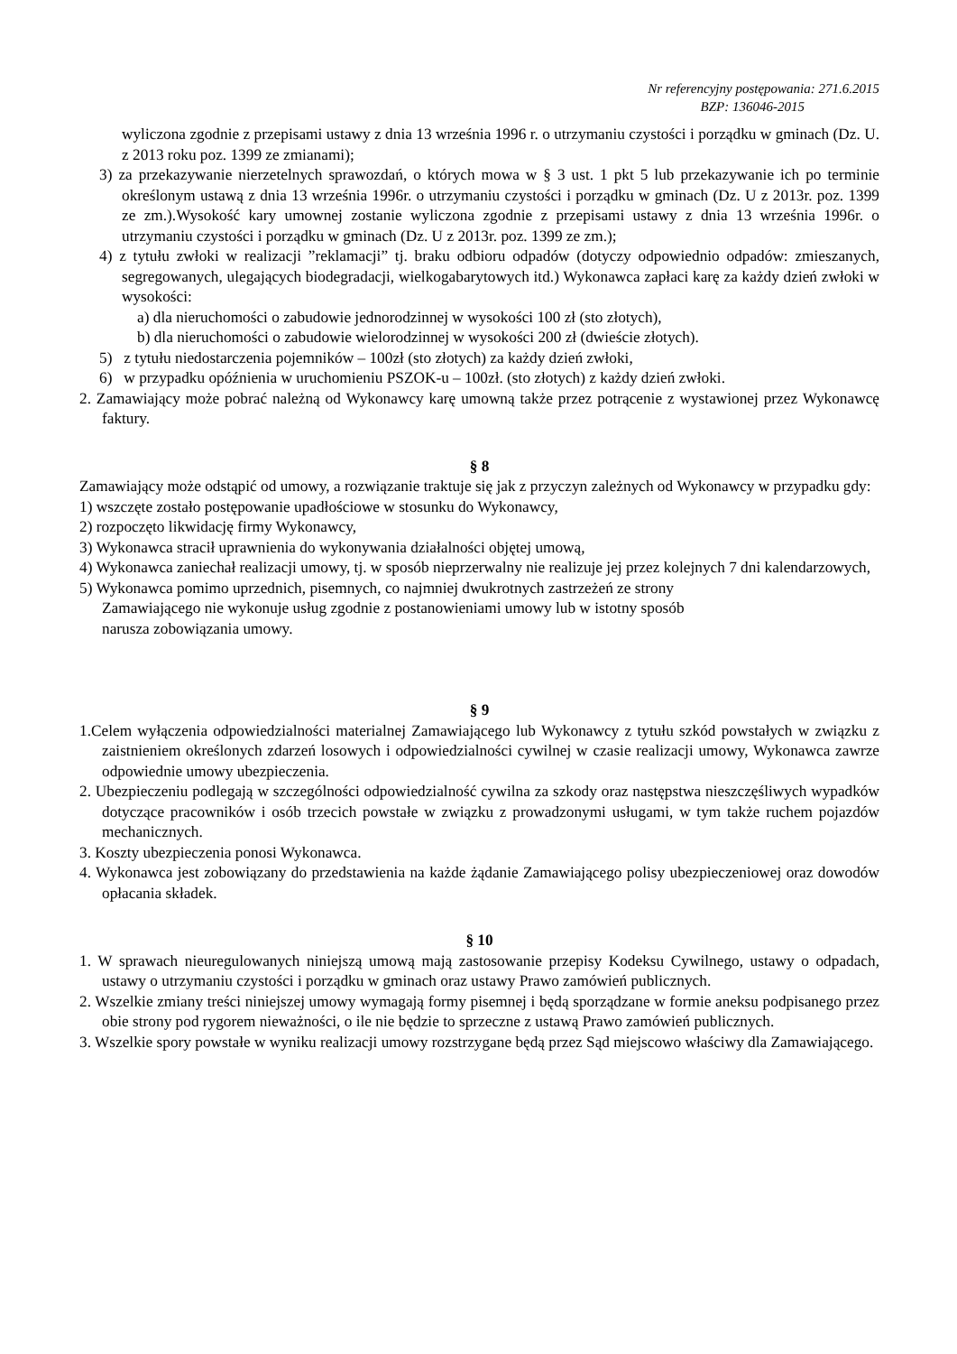Nr referencyjny postępowania: 271.6.2015
BZP: 136046-2015
wyliczona zgodnie z przepisami ustawy z dnia 13 września 1996 r. o utrzymaniu czystości i porządku w gminach (Dz. U. z 2013 roku poz. 1399 ze zmianami);
3) za przekazywanie nierzetelnych sprawozdań, o których mowa w § 3 ust. 1 pkt 5 lub przekazywanie ich po terminie określonym ustawą z dnia 13 września 1996r. o utrzymaniu czystości i porządku w gminach (Dz. U z 2013r. poz. 1399 ze zm.).Wysokość kary umownej zostanie wyliczona zgodnie z przepisami ustawy z dnia 13 września 1996r. o utrzymaniu czystości i porządku w gminach (Dz. U z 2013r. poz. 1399 ze zm.);
4) z tytułu zwłoki w realizacji ”reklamacji” tj. braku odbioru odpadów (dotyczy odpowiednio odpadów: zmieszanych, segregowanych, ulegających biodegradacji, wielkogabarytowych itd.) Wykonawca zapłaci karę za każdy dzień zwłoki w wysokości:
a) dla nieruchomości o zabudowie jednorodzinnej w wysokości 100 zł (sto złotych),
b) dla nieruchomości o zabudowie wielorodzinnej w wysokości 200 zł (dwieście złotych).
5) z tytułu niedostarczenia pojemników – 100zł (sto złotych) za każdy dzień zwłoki,
6) w przypadku opóźnienia w uruchomieniu PSZOK-u – 100zł. (sto złotych) z każdy dzień zwłoki.
2. Zamawiający może pobrać należną od Wykonawcy karę umowną także przez potrącenie z wystawionej przez Wykonawcę faktury.
§ 8
Zamawiający może odstąpić od umowy, a rozwiązanie traktuje się jak z przyczyn zależnych od Wykonawcy w przypadku gdy:
1) wszczęte zostało postępowanie upadłościowe w stosunku do Wykonawcy,
2) rozpoczęto likwidację firmy Wykonawcy,
3) Wykonawca stracił uprawnienia do wykonywania działalności objętej umową,
4) Wykonawca zaniechał realizacji umowy, tj. w sposób nieprzerwalny nie realizuje jej przez kolejnych 7 dni kalendarzowych,
5) Wykonawca pomimo uprzednich, pisemnych, co najmniej dwukrotnych zastrzeżeń ze strony
Zamawiającego nie wykonuje usług zgodnie z postanowieniami umowy lub w istotny sposób
narusza zobowiązania umowy.
§ 9
1.Celem wyłączenia odpowiedzialności materialnej Zamawiającego lub Wykonawcy z tytułu szkód powstałych w związku z zaistnieniem określonych zdarzeń losowych i odpowiedzialności cywilnej w czasie realizacji umowy, Wykonawca zawrze odpowiednie umowy ubezpieczenia.
2. Ubezpieczeniu podlegają w szczególności odpowiedzialność cywilna za szkody oraz następstwa nieszczęśliwych wypadków dotyczące pracowników i osób trzecich powstałe w związku z prowadzonymi usługami, w tym także ruchem pojazdów mechanicznych.
3. Koszty ubezpieczenia ponosi Wykonawca.
4. Wykonawca jest zobowiązany do przedstawienia na każde żądanie Zamawiającego polisy ubezpieczeniowej oraz dowodów opłacania składek.
§ 10
1. W sprawach nieuregulowanych niniejszą umową mają zastosowanie przepisy Kodeksu Cywilnego, ustawy o odpadach, ustawy o utrzymaniu czystości i porządku w gminach oraz ustawy Prawo zamówień publicznych.
2. Wszelkie zmiany treści niniejszej umowy wymagają formy pisemnej i będą sporządzane w formie aneksu podpisanego przez obie strony pod rygorem nieważności, o ile nie będzie to sprzeczne z ustawą Prawo zamówień publicznych.
3. Wszelkie spory powstałe w wyniku realizacji umowy rozstrzygane będą przez Sąd miejscowo właściwy dla Zamawiającego.